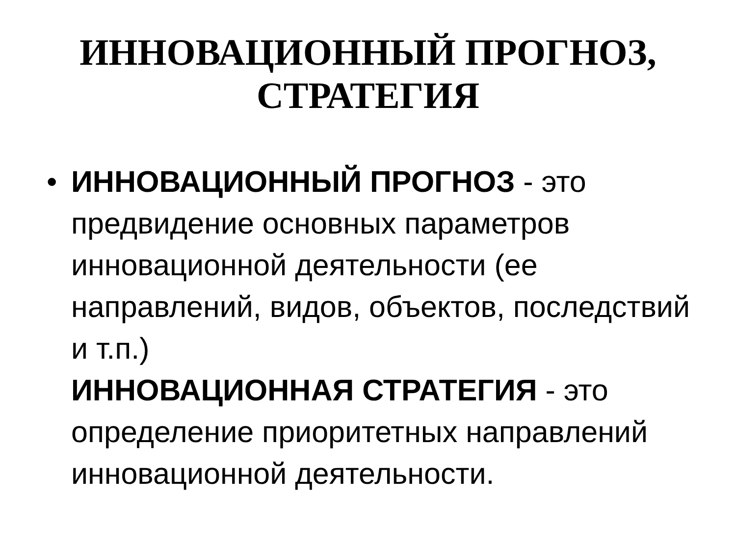ИННОВАЦИОННЫЙ ПРОГНОЗ,
СТРАТЕГИЯ
• ИННОВАЦИОННЫЙ ПРОГНОЗ - это предвидение основных параметров инновационной деятельности (ее направлений, видов, объектов, последствий и т.п.)
ИННОВАЦИОННАЯ СТРАТЕГИЯ - это определение приоритетных направлений инновационной деятельности.